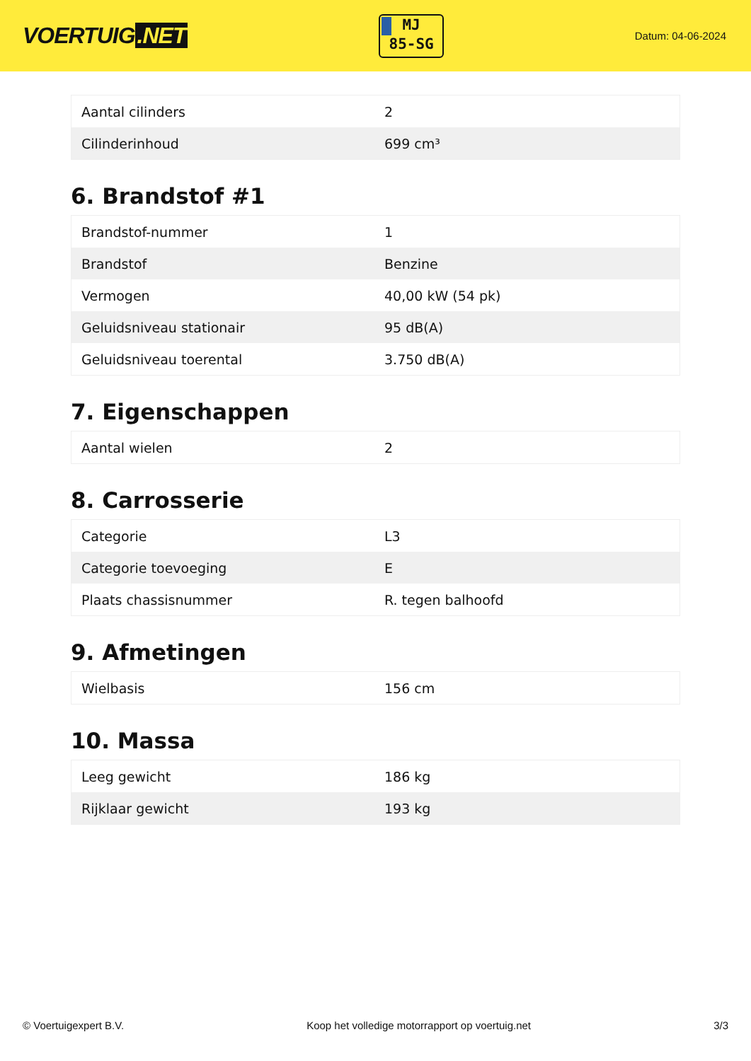VOERTUIG.NET
MJ
85-SG
Datum: 04-06-2024
| Aantal cilinders | 2 |
| Cilinderinhoud | 699 cm³ |
6. Brandstof #1
| Brandstof-nummer | 1 |
| Brandstof | Benzine |
| Vermogen | 40,00 kW (54 pk) |
| Geluidsniveau stationair | 95 dB(A) |
| Geluidsniveau toerental | 3.750 dB(A) |
7. Eigenschappen
| Aantal wielen | 2 |
8. Carrosserie
| Categorie | L3 |
| Categorie toevoeging | E |
| Plaats chassisnummer | R. tegen balhoofd |
9. Afmetingen
| Wielbasis | 156 cm |
10. Massa
| Leeg gewicht | 186 kg |
| Rijklaar gewicht | 193 kg |
© Voertuigexpert B.V. Koop het volledige motorrapport op voertuig.net 3/3